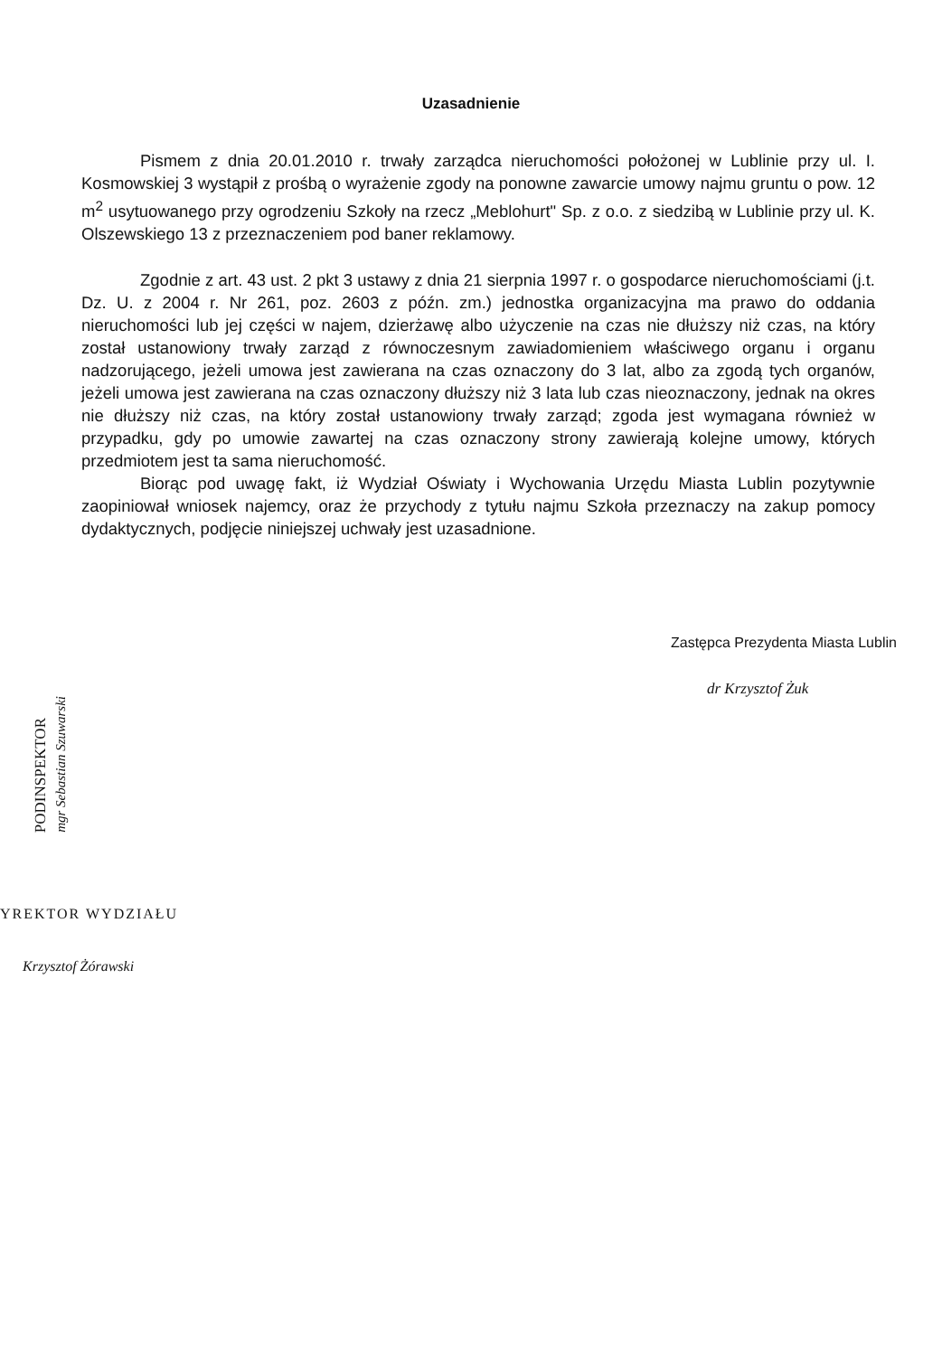Uzasadnienie
Pismem z dnia 20.01.2010 r. trwały zarządca nieruchomości położonej w Lublinie przy ul. I. Kosmowskiej 3 wystąpił z prośbą o wyrażenie zgody na ponowne zawarcie umowy najmu gruntu o pow. 12 m<sup>2</sup> usytuowanego przy ogrodzeniu Szkoły na rzecz „Meblohurt" Sp. z o.o. z siedzibą w Lublinie przy ul. K. Olszewskiego 13 z przeznaczeniem pod baner reklamowy.
Zgodnie z art. 43 ust. 2 pkt 3 ustawy z dnia 21 sierpnia 1997 r. o gospodarce nieruchomościami (j.t. Dz. U. z 2004 r. Nr 261, poz. 2603 z późn. zm.) jednostka organizacyjna ma prawo do oddania nieruchomości lub jej części w najem, dzierżawę albo użyczenie na czas nie dłuższy niż czas, na który został ustanowiony trwały zarząd z równoczesnym zawiadomieniem właściwego organu i organu nadzorującego, jeżeli umowa jest zawierana na czas oznaczony do 3 lat, albo za zgodą tych organów, jeżeli umowa jest zawierana na czas oznaczony dłuższy niż 3 lata lub czas nieoznaczony, jednak na okres nie dłuższy niż czas, na który został ustanowiony trwały zarząd; zgoda jest wymagana również w przypadku, gdy po umowie zawartej na czas oznaczony strony zawierają kolejne umowy, których przedmiotem jest ta sama nieruchomość.
Biorąc pod uwagę fakt, iż Wydział Oświaty i Wychowania Urzędu Miasta Lublin pozytywnie zaopiniował wniosek najemcy, oraz że przychody z tytułu najmu Szkoła przeznaczy na zakup pomocy dydaktycznych, podjęcie niniejszej uchwały jest uzasadnione.
Zastępca Prezydenta Miasta Lublin
dr Krzysztof Żuk
PODINSPEKTOR mgr Sebastian Szuwarski
YREKTOR WYDZIAŁU
Krzysztof Żórawski